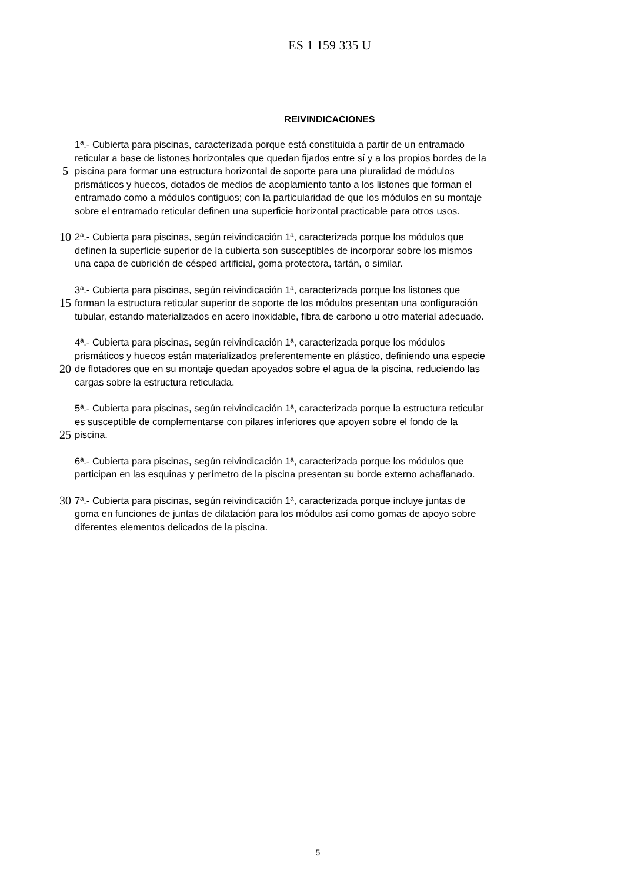ES 1 159 335 U
REIVINDICACIONES
1ª.- Cubierta para piscinas, caracterizada porque está constituida a partir de un entramado
reticular a base de listones horizontales que quedan fijados entre sí y a los propios bordes de la
5
piscina para formar una estructura horizontal de soporte para una pluralidad de módulos
prismáticos y huecos, dotados de medios de acoplamiento tanto a los listones que forman el
entramado como a módulos contiguos; con la particularidad de que los módulos en su montaje
sobre el entramado reticular definen una superficie horizontal practicable para otros usos.
10
2ª.- Cubierta para piscinas, según reivindicación 1ª, caracterizada porque los módulos que
definen la superficie superior de la cubierta son susceptibles de incorporar sobre los mismos
una capa de cubrición de césped artificial, goma protectora, tartán, o similar.
3ª.- Cubierta para piscinas, según reivindicación 1ª, caracterizada porque los listones que
15
forman la estructura reticular superior de soporte de los módulos presentan una configuración
tubular, estando materializados en acero inoxidable, fibra de carbono u otro material adecuado.
4ª.- Cubierta para piscinas, según reivindicación 1ª, caracterizada porque los módulos
prismáticos y huecos están materializados preferentemente en plástico, definiendo una especie
20
de flotadores que en su montaje quedan apoyados sobre el agua de la piscina, reduciendo las
cargas sobre la estructura reticulada.
5ª.- Cubierta para piscinas, según reivindicación 1ª, caracterizada porque la estructura reticular
es susceptible de complementarse con pilares inferiores que apoyen sobre el fondo de la
25
piscina.
6ª.- Cubierta para piscinas, según reivindicación 1ª, caracterizada porque los módulos que
participan en las esquinas y perímetro de la piscina presentan su borde externo achaflanado.
30
7ª.- Cubierta para piscinas, según reivindicación 1ª, caracterizada porque incluye juntas de
goma en funciones de juntas de dilatación para los módulos así como gomas de apoyo sobre
diferentes elementos delicados de la piscina.
5